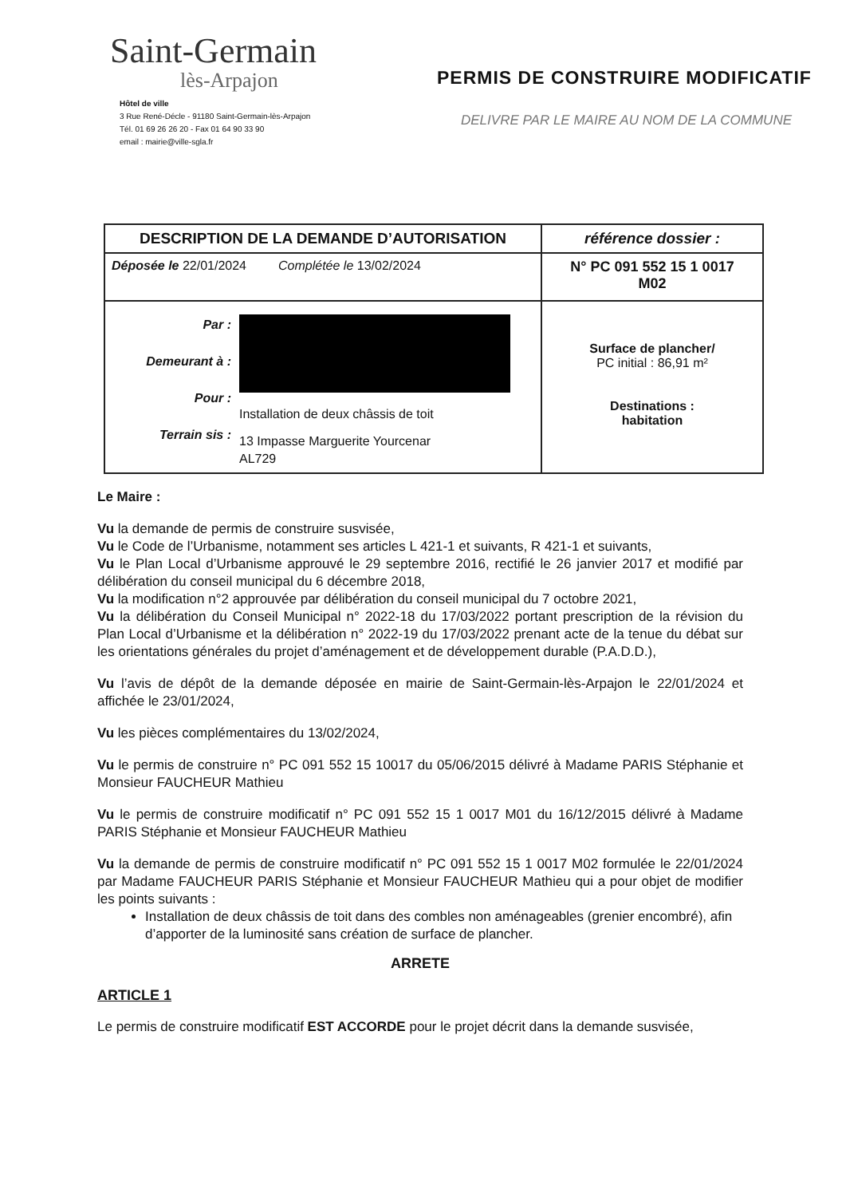Saint-Germain
lès-Arpajon
Hôtel de ville
3 Rue René-Décle - 91180 Saint-Germain-lès-Arpajon
Tél. 01 69 26 26 20 - Fax 01 64 90 33 90
email : mairie@ville-sgla.fr
PERMIS DE CONSTRUIRE MODIFICATIF
DELIVRE PAR LE MAIRE AU NOM DE LA COMMUNE
| DESCRIPTION DE LA DEMANDE D’AUTORISATION | référence dossier : |
| Déposée le 22/01/2024 Complétée le 13/02/2024 | N° PC 091 552 15 1 0017 M02 |
| Par : Demeurant à : Pour : Terrain sis : Installation de deux châssis de toit 13 Impasse Marguerite Yourcenar AL729 | Surface de plancher/ PC initial : 86,91 m² Destinations : habitation |
Le Maire :
Vu la demande de permis de construire susvisée,
Vu le Code de l’Urbanisme, notamment ses articles L 421-1 et suivants, R 421-1 et suivants,
Vu le Plan Local d’Urbanisme approuvé le 29 septembre 2016, rectifié le 26 janvier 2017 et modifié par délibération du conseil municipal du 6 décembre 2018,
Vu la modification n°2 approuvée par délibération du conseil municipal du 7 octobre 2021,
Vu la délibération du Conseil Municipal n° 2022-18 du 17/03/2022 portant prescription de la révision du Plan Local d’Urbanisme et la délibération n° 2022-19 du 17/03/2022 prenant acte de la tenue du débat sur les orientations générales du projet d’aménagement et de développement durable (P.A.D.D.),
Vu l’avis de dépôt de la demande déposée en mairie de Saint-Germain-lès-Arpajon le 22/01/2024 et affichée le 23/01/2024,
Vu les pièces complémentaires du 13/02/2024,
Vu le permis de construire n° PC 091 552 15 10017 du 05/06/2015 délivré à Madame PARIS Stéphanie et Monsieur FAUCHEUR Mathieu
Vu le permis de construire modificatif n° PC 091 552 15 1 0017 M01 du 16/12/2015 délivré à Madame PARIS Stéphanie et Monsieur FAUCHEUR Mathieu
Vu la demande de permis de construire modificatif n° PC 091 552 15 1 0017 M02 formulée le 22/01/2024 par Madame FAUCHEUR PARIS Stéphanie et Monsieur FAUCHEUR Mathieu qui a pour objet de modifier les points suivants :
Installation de deux châssis de toit dans des combles non aménageables (grenier encombré), afin d’apporter de la luminosité sans création de surface de plancher.
ARRETE
ARTICLE 1
Le permis de construire modificatif EST ACCORDE pour le projet décrit dans la demande susvisée,